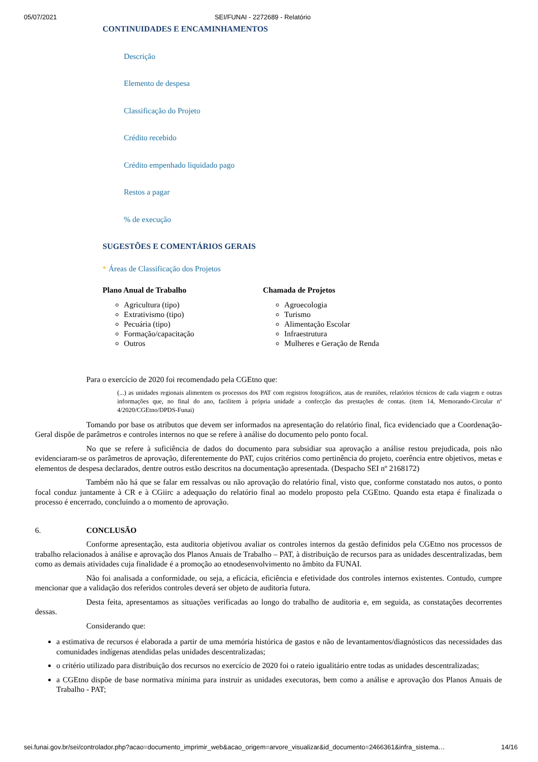05/07/2021 SEI/FUNAI - 2272689 - Relatório
CONTINUIDADES E ENCAMINHAMENTOS
Descrição
Elemento de despesa
Classificação do Projeto
Crédito recebido
Crédito empenhado liquidado pago
Restos a pagar
% de execução
SUGESTÕES E COMENTÁRIOS GERAIS
* Áreas de Classificação dos Projetos
Plano Anual de Trabalho
Agricultura (tipo)
Extrativismo (tipo)
Pecuária (tipo)
Formação/capacitação
Outros
Chamada de Projetos
Agroecologia
Turismo
Alimentação Escolar
Infraestrutura
Mulheres e Geração de Renda
Para o exercício de 2020 foi recomendado pela CGEtno que:
(...) as unidades regionais alimentem os processos dos PAT com registros fotográficos, atas de reuniões, relatórios técnicos de cada viagem e outras informações que, no final do ano, facilitem à própria unidade a confecção das prestações de contas. (item 14, Memorando-Circular nº 4/2020/CGEtno/DPDS-Funai)
Tomando por base os atributos que devem ser informados na apresentação do relatório final, fica evidenciado que a Coordenação-Geral dispõe de parâmetros e controles internos no que se refere à análise do documento pelo ponto focal.
No que se refere à suficiência de dados do documento para subsidiar sua aprovação a análise restou prejudicada, pois não evidenciaram-se os parâmetros de aprovação, diferentemente do PAT, cujos critérios como pertinência do projeto, coerência entre objetivos, metas e elementos de despesa declarados, dentre outros estão descritos na documentação apresentada. (Despacho SEI nº 2168172)
Também não há que se falar em ressalvas ou não aprovação do relatório final, visto que, conforme constatado nos autos, o ponto focal conduz juntamente à CR e à CGiirc a adequação do relatório final ao modelo proposto pela CGEtno. Quando esta etapa é finalizada o processo é encerrado, concluindo a o momento de aprovação.
6. CONCLUSÃO
Conforme apresentação, esta auditoria objetivou avaliar os controles internos da gestão definidos pela CGEtno nos processos de trabalho relacionados à análise e aprovação dos Planos Anuais de Trabalho – PAT, à distribuição de recursos para as unidades descentralizadas, bem como as demais atividades cuja finalidade é a promoção ao etnodesenvolvimento no âmbito da FUNAI.
Não foi analisada a conformidade, ou seja, a eficácia, eficiência e efetividade dos controles internos existentes. Contudo, cumpre mencionar que a validação dos referidos controles deverá ser objeto de auditoria futura.
Desta feita, apresentamos as situações verificadas ao longo do trabalho de auditoria e, em seguida, as constatações decorrentes dessas.
Considerando que:
a estimativa de recursos é elaborada a partir de uma memória histórica de gastos e não de levantamentos/diagnósticos das necessidades das comunidades indígenas atendidas pelas unidades descentralizadas;
o critério utilizado para distribuição dos recursos no exercício de 2020 foi o rateio igualitário entre todas as unidades descentralizadas;
a CGEtno dispõe de base normativa mínima para instruir as unidades executoras, bem como a análise e aprovação dos Planos Anuais de Trabalho - PAT;
sei.funai.gov.br/sei/controlador.php?acao=documento_imprimir_web&acao_origem=arvore_visualizar&id_documento=2466361&infra_sistema… 14/16